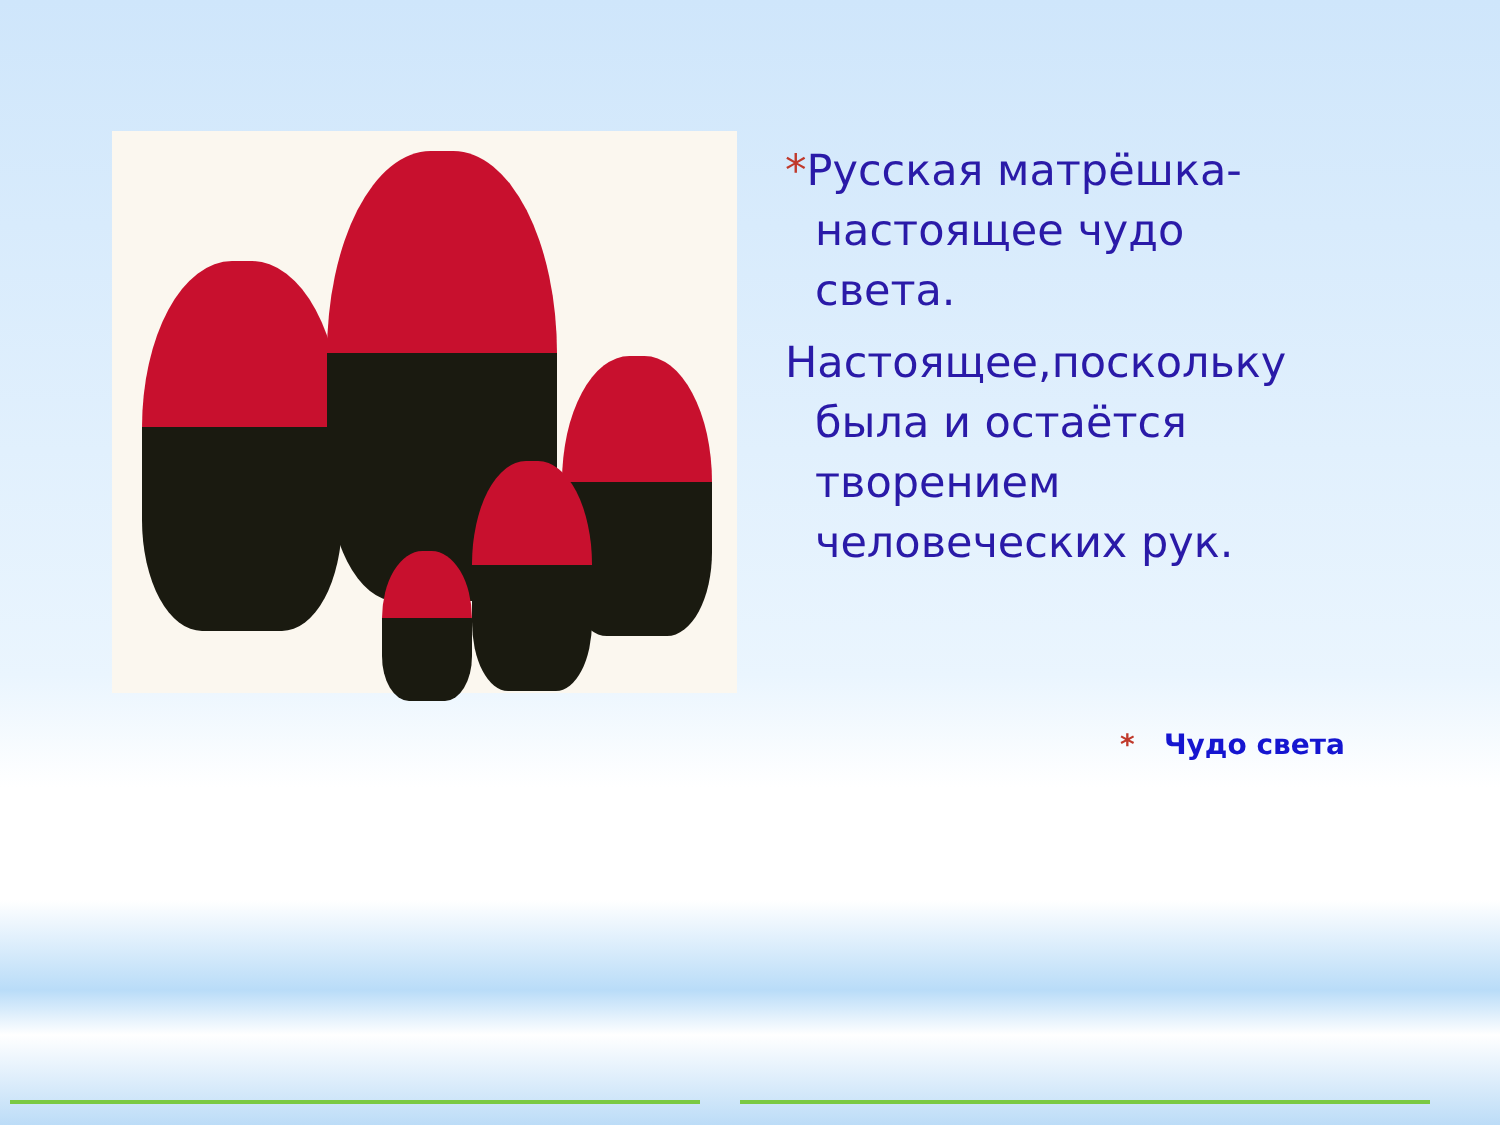*Русская матрёшка- настоящее чудо света.
Настоящее,поскольку была и остаётся творением человеческих рук.
* Чудо света